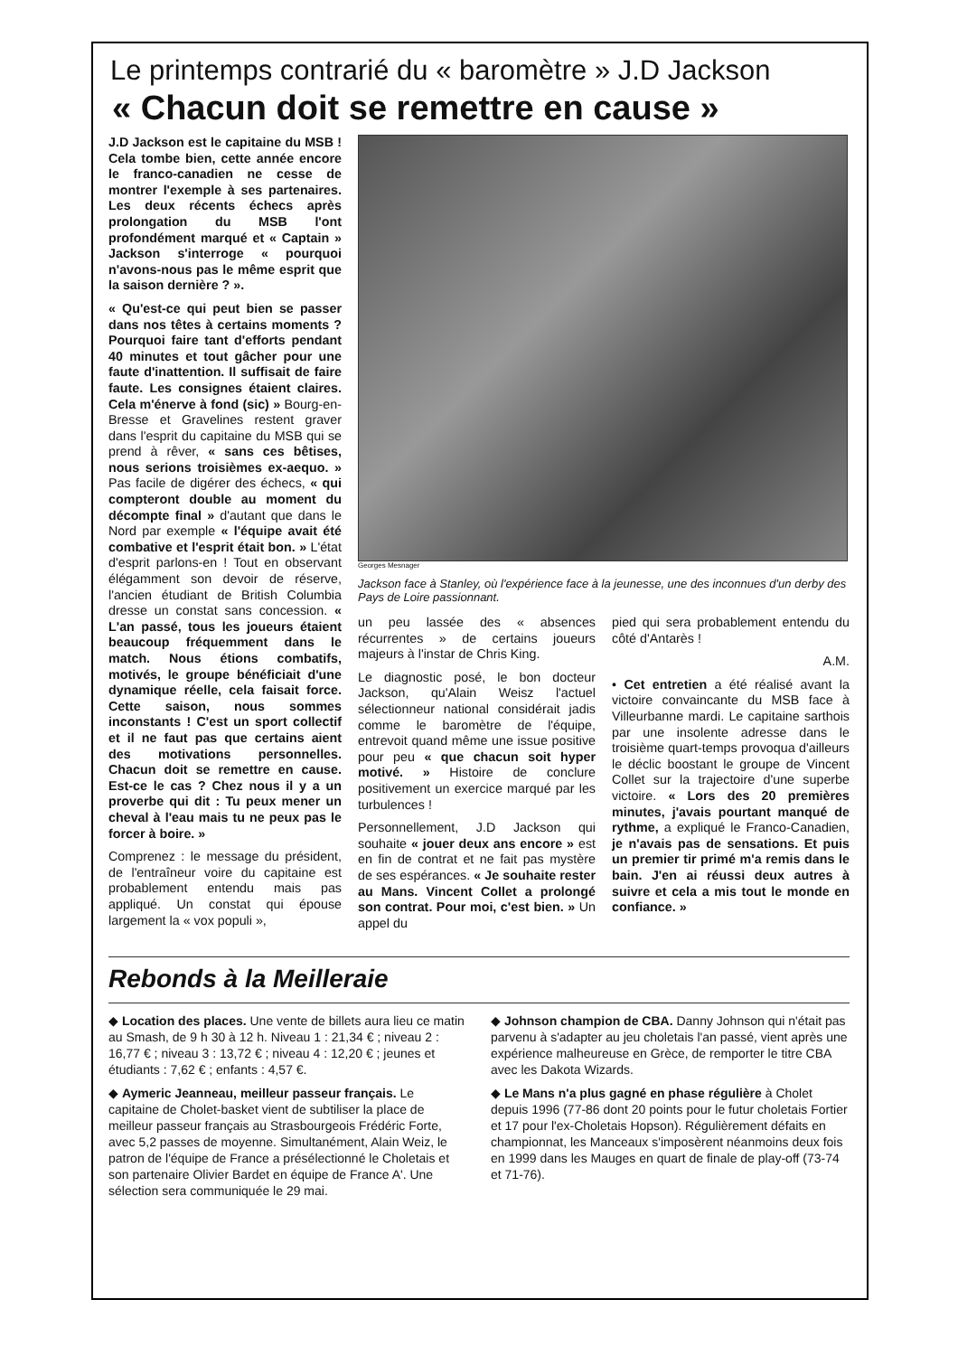Le printemps contrarié du « baromètre » J.D Jackson
« Chacun doit se remettre en cause »
J.D Jackson est le capitaine du MSB ! Cela tombe bien, cette année encore le franco-canadien ne cesse de montrer l'exemple à ses partenaires. Les deux récents échecs après prolongation du MSB l'ont profondément marqué et « Captain » Jackson s'interroge « pourquoi n'avons-nous pas le même esprit que la saison dernière ? ».
« Qu'est-ce qui peut bien se passer dans nos têtes à certains moments ? Pourquoi faire tant d'efforts pendant 40 minutes et tout gâcher pour une faute d'inattention. Il suffisait de faire faute. Les consignes étaient claires. Cela m'énerve à fond (sic) » Bourg-en-Bresse et Gravelines restent graver dans l'esprit du capitaine du MSB qui se prend à rêver, « sans ces bêtises, nous serions troisièmes ex-aequo. » Pas facile de digérer des échecs, « qui compteront double au moment du décompte final » d'autant que dans le Nord par exemple « l'équipe avait été combative et l'esprit était bon. » L'état d'esprit parlons-en ! Tout en observant élégamment son devoir de réserve, l'ancien étudiant de British Columbia dresse un constat sans concession. « L'an passé, tous les joueurs étaient beaucoup fréquemment dans le match. Nous étions combatifs, motivés, le groupe bénéficiait d'une dynamique réelle, cela faisait force. Cette saison, nous sommes inconstants ! C'est un sport collectif et il ne faut pas que certains aient des motivations personnelles. Chacun doit se remettre en cause. Est-ce le cas ? Chez nous il y a un proverbe qui dit : Tu peux mener un cheval à l'eau mais tu ne peux pas le forcer à boire. »
Comprenez : le message du président, de l'entraîneur voire du capitaine est probablement entendu mais pas appliqué. Un constat qui épouse largement la « vox populi »,
Georges Mesnager
Jackson face à Stanley, où l'expérience face à la jeunesse, une des inconnues d'un derby des Pays de Loire passionnant.
un peu lassée des « absences récurrentes » de certains joueurs majeurs à l'instar de Chris King.
Le diagnostic posé, le bon docteur Jackson, qu'Alain Weisz l'actuel sélectionneur national considérait jadis comme le baromètre de l'équipe, entrevoit quand même une issue positive pour peu « que chacun soit hyper motivé. » Histoire de conclure positivement un exercice marqué par les turbulences !
Personnellement, J.D Jackson qui souhaite « jouer deux ans encore » est en fin de contrat et ne fait pas mystère de ses espérances. « Je souhaite rester au Mans. Vincent Collet a prolongé son contrat. Pour moi, c'est bien. » Un appel du
pied qui sera probablement entendu du côté d'Antarès !
A.M.
• Cet entretien a été réalisé avant la victoire convaincante du MSB face à Villeurbanne mardi. Le capitaine sarthois par une insolente adresse dans le troisième quart-temps provoqua d'ailleurs le déclic boostant le groupe de Vincent Collet sur la trajectoire d'une superbe victoire. « Lors des 20 premières minutes, j'avais pourtant manqué de rythme, a expliqué le Franco-Canadien, je n'avais pas de sensations. Et puis un premier tir primé m'a remis dans le bain. J'en ai réussi deux autres à suivre et cela a mis tout le monde en confiance. »
Rebonds à la Meilleraie
◆ Location des places. Une vente de billets aura lieu ce matin au Smash, de 9 h 30 à 12 h. Niveau 1 : 21,34 € ; niveau 2 : 16,77 € ; niveau 3 : 13,72 € ; niveau 4 : 12,20 € ; jeunes et étudiants : 7,62 € ; enfants : 4,57 €.
◆ Aymeric Jeanneau, meilleur passeur français. Le capitaine de Cholet-basket vient de subtiliser la place de meilleur passeur français au Strasbourgeois Frédéric Forte, avec 5,2 passes de moyenne. Simultanément, Alain Weiz, le patron de l'équipe de France a présélectionné le Choletais et son partenaire Olivier Bardet en équipe de France A'. Une sélection sera communiquée le 29 mai.
◆ Johnson champion de CBA. Danny Johnson qui n'était pas parvenu à s'adapter au jeu choletais l'an passé, vient après une expérience malheureuse en Grèce, de remporter le titre CBA avec les Dakota Wizards.
◆ Le Mans n'a plus gagné en phase régulière à Cholet depuis 1996 (77-86 dont 20 points pour le futur choletais Fortier et 17 pour l'ex-Choletais Hopson). Régulièrement défaits en championnat, les Manceaux s'imposèrent néanmoins deux fois en 1999 dans les Mauges en quart de finale de play-off (73-74 et 71-76).